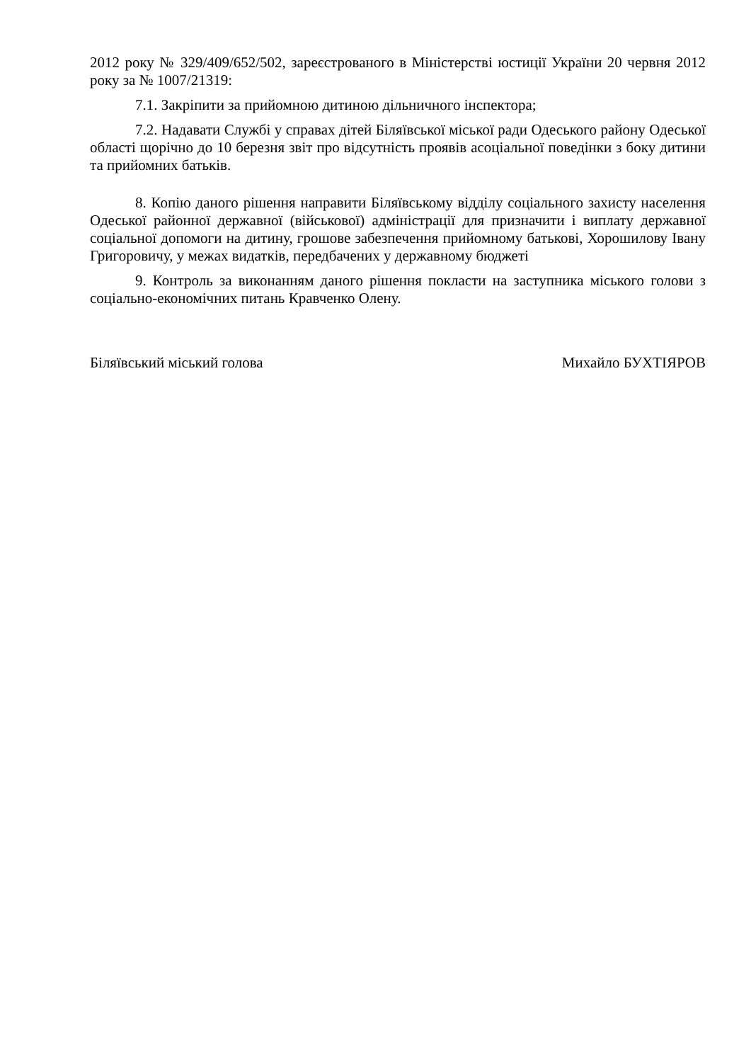2012 року № 329/409/652/502, зареєстрованого в Міністерстві юстиції України 20 червня 2012 року за № 1007/21319:
7.1. Закріпити за прийомною дитиною дільничного інспектора;
7.2. Надавати Службі у справах дітей Біляївської міської ради Одеського району Одеської області щорічно до 10 березня звіт про відсутність проявів асоціальної поведінки з боку дитини та прийомних батьків.
8. Копію даного рішення направити Біляївському відділу соціального захисту населення Одеської районної державної (військової) адміністрації для призначити і виплату державної соціальної допомоги на дитину, грошове забезпечення прийомному батькові, Хорошилову Івану Григоровичу, у межах видатків, передбачених у державному бюджеті
9. Контроль за виконанням даного рішення покласти на заступника міського голови з соціально-економічних питань Кравченко Олену.
Біляївський міський голова Михайло БУХТІЯРОВ